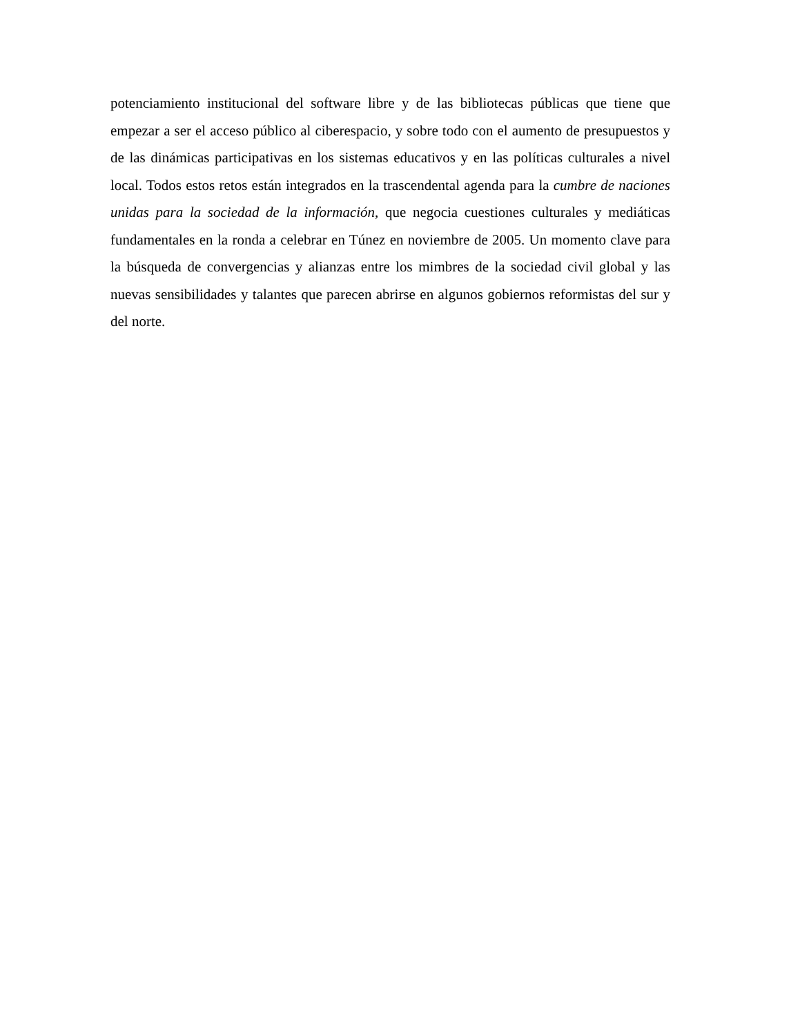potenciamiento institucional del software libre y de las bibliotecas públicas que tiene que empezar a ser el acceso público al ciberespacio, y sobre todo con el aumento de presupuestos y de las dinámicas participativas en los sistemas educativos y en las políticas culturales a nivel local. Todos estos retos están integrados en la trascendental agenda para la cumbre de naciones unidas para la sociedad de la información, que negocia cuestiones culturales y mediáticas fundamentales en la ronda a celebrar en Túnez en noviembre de 2005. Un momento clave para la búsqueda de convergencias y alianzas entre los mimbres de la sociedad civil global y las nuevas sensibilidades y talantes que parecen abrirse en algunos gobiernos reformistas del sur y del norte.